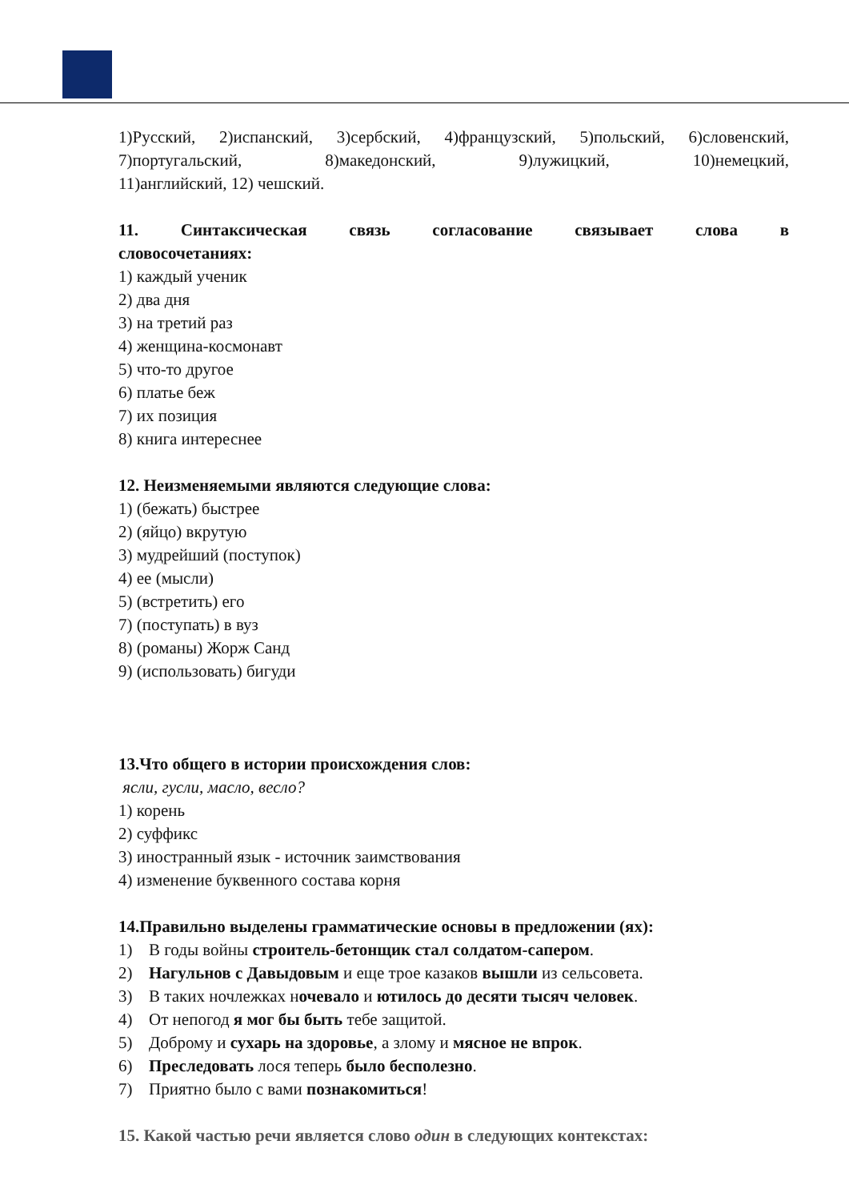1)Русский, 2)испанский, 3)сербский, 4)французский, 5)польский, 6)словенский, 7)португальский, 8)македонский, 9)лужицкий, 10)немецкий,
11)английский, 12) чешский.
11. Синтаксическая связь согласование связывает слова в
словосочетаниях:
1) каждый ученик
2) два дня
3) на третий раз
4) женщина-космонавт
5) что-то другое
6) платье беж
7) их позиция
8) книга интереснее
12. Неизменяемыми являются следующие слова:
1) (бежать) быстрее
2) (яйцо) вкрутую
3) мудрейший (поступок)
4) ее (мысли)
5) (встретить) его
7) (поступать) в вуз
8) (романы) Жорж Санд
9) (использовать) бигуди
13.Что общего в истории происхождения слов:
ясли, гусли, масло, весло?
1) корень
2) суффикс
3) иностранный язык - источник заимствования
4) изменение буквенного состава корня
14.Правильно выделены грамматические основы в предложении (ях):
1) В годы войны строитель-бетонщик стал солдатом-сапером.
2) Нагульнов с Давыдовым и еще трое казаков вышли из сельсовета.
3) В таких ночлежках ночевало и ютилось до десяти тысяч человек.
4) От непогод я мог бы быть тебе защитой.
5) Доброму и сухарь на здоровье, а злому и мясное не впрок.
6) Преследовать лося теперь было бесполезно.
7) Приятно было с вами познакомиться!
15. Какой частью речи является слово один в следующих контекстах: